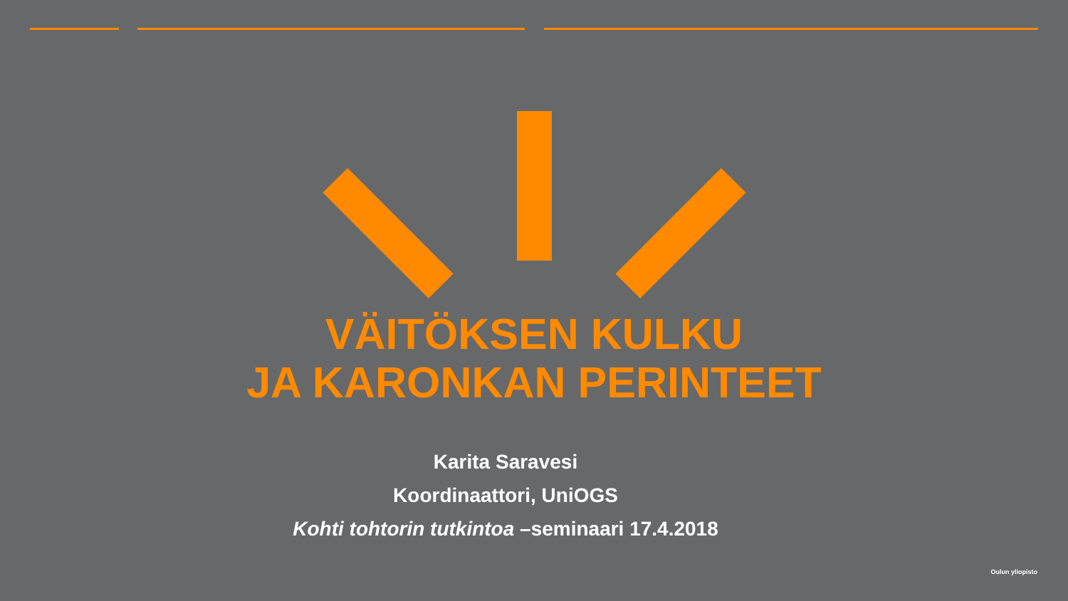VÄITÖKSEN KULKU
JA KARONKAN PERINTEET
Karita Saravesi
Koordinaattori, UniOGS
Kohti tohtorin tutkintoa –seminaari 17.4.2018
Oulun yliopisto